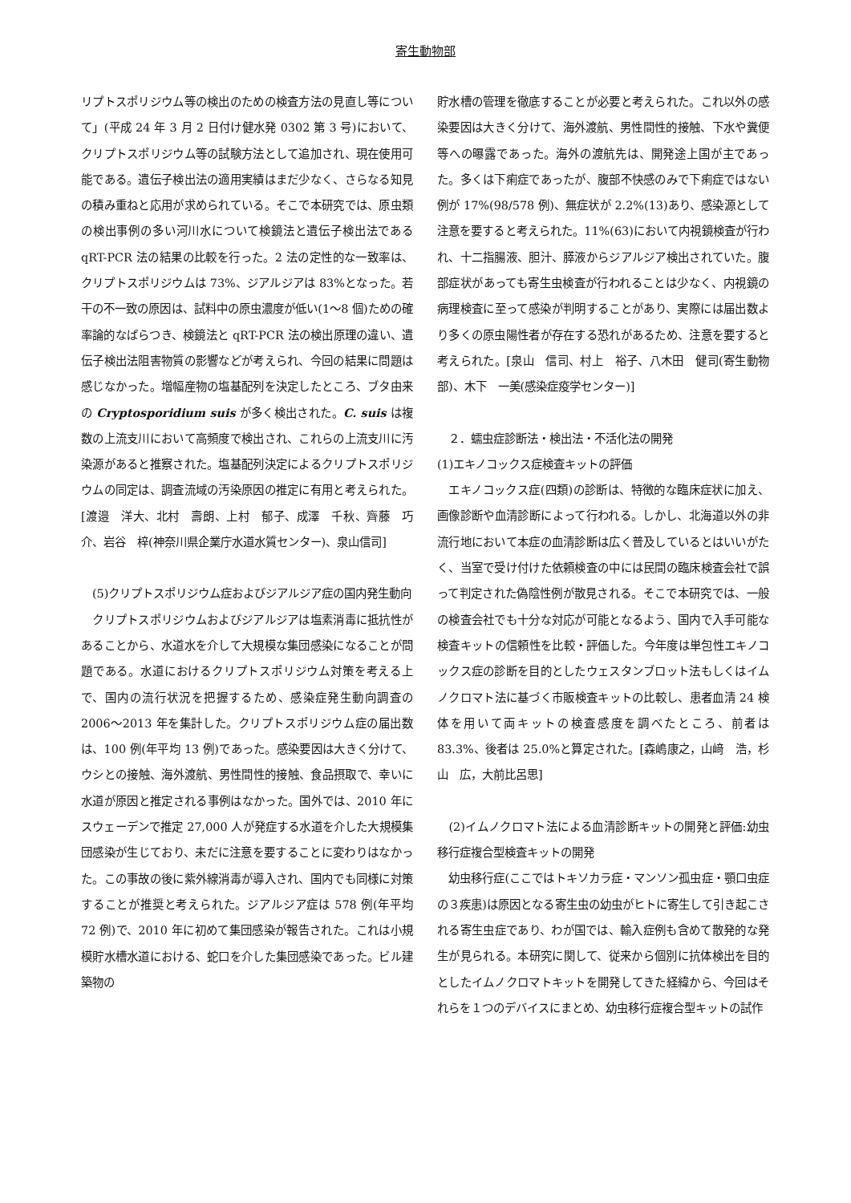寄生動物部
リプトスポリジウム等の検出のための検査方法の見直し等について」(平成 24 年 3 月 2 日付け健水発 0302 第 3 号)において、クリプトスポリジウム等の試験方法として追加され、現在使用可能である。遺伝子検出法の適用実績はまだ少なく、さらなる知見の積み重ねと応用が求められている。そこで本研究では、原虫類の検出事例の多い河川水について検鏡法と遺伝子検出法である qRT-PCR 法の結果の比較を行った。2 法の定性的な一致率は、クリプトスポリジウムは 73%、ジアルジアは 83%となった。若干の不一致の原因は、試料中の原虫濃度が低い(1～8 個)ための確率論的なばらつき、検鏡法と qRT-PCR 法の検出原理の違い、遺伝子検出法阻害物質の影響などが考えられ、今回の結果に問題は感じなかった。増幅産物の塩基配列を決定したところ、ブタ由来の Cryptosporidium suis が多く検出された。C. suis は複数の上流支川において高頻度で検出され、これらの上流支川に汚染源があると推察された。塩基配列決定によるクリプトスポリジウムの同定は、調査流域の汚染原因の推定に有用と考えられた。[渡邉　洋大、北村　壽朗、上村　郁子、成澤　千秋、齊藤　巧介、岩谷　梓(神奈川県企業庁水道水質センター)、泉山信司]
　(5)クリプトスポリジウム症およびジアルジア症の国内発生動向
　クリプトスポリジウムおよびジアルジアは塩素消毒に抵抗性があることから、水道水を介して大規模な集団感染になることが問題である。水道におけるクリプトスポリジウム対策を考える上で、国内の流行状況を把握するため、感染症発生動向調査の 2006～2013 年を集計した。クリプトスポリジウム症の届出数は、100 例(年平均 13 例)であった。感染要因は大きく分けて、ウシとの接触、海外渡航、男性間性的接触、食品摂取で、幸いに水道が原因と推定される事例はなかった。国外では、2010 年にスウェーデンで推定 27,000 人が発症する水道を介した大規模集団感染が生じており、未だに注意を要することに変わりはなかった。この事故の後に紫外線消毒が導入され、国内でも同様に対策することが推奨と考えられた。ジアルジア症は 578 例(年平均 72 例)で、2010 年に初めて集団感染が報告された。これは小規模貯水槽水道における、蛇口を介した集団感染であった。ビル建築物の
貯水槽の管理を徹底することが必要と考えられた。これ以外の感染要因は大きく分けて、海外渡航、男性間性的接触、下水や糞便等への曝露であった。海外の渡航先は、開発途上国が主であった。多くは下痢症であったが、腹部不快感のみで下痢症ではない例が 17%(98/578 例)、無症状が 2.2%(13)あり、感染源として注意を要すると考えられた。11%(63)において内視鏡検査が行われ、十二指腸液、胆汁、膵液からジアルジア検出されていた。腹部症状があっても寄生虫検査が行われることは少なく、内視鏡の病理検査に至って感染が判明することがあり、実際には届出数より多くの原虫陽性者が存在する恐れがあるため、注意を要すると考えられた。[泉山　信司、村上　裕子、八木田　健司(寄生動物部)、木下　一美(感染症疫学センター)]
　２．蠕虫症診断法・検出法・不活化法の開発
(1)エキノコックス症検査キットの評価
　エキノコックス症(四類)の診断は、特徴的な臨床症状に加え、画像診断や血清診断によって行われる。しかし、北海道以外の非流行地において本症の血清診断は広く普及しているとはいいがたく、当室で受け付けた依頼検査の中には民間の臨床検査会社で誤って判定された偽陰性例が散見される。そこで本研究では、一般の検査会社でも十分な対応が可能となるよう、国内で入手可能な検査キットの信頼性を比較・評価した。今年度は単包性エキノコックス症の診断を目的としたウェスタンブロット法もしくはイムノクロマト法に基づく市販検査キットの比較し、患者血清 24 検体を用いて両キットの検査感度を調べたところ、前者は 83.3%、後者は 25.0%と算定された。[森嶋康之，山﨑　浩，杉山　広，大前比呂思]
　(2)イムノクロマト法による血清診断キットの開発と評価:幼虫移行症複合型検査キットの開発
　幼虫移行症(ここではトキソカラ症・マンソン孤虫症・顎口虫症の３疾患)は原因となる寄生虫の幼虫がヒトに寄生して引き起こされる寄生虫症であり、わが国では、輸入症例も含めて散発的な発生が見られる。本研究に関して、従来から個別に抗体検出を目的としたイムノクロマトキットを開発してきた経緯から、今回はそれらを１つのデバイスにまとめ、幼虫移行症複合型キットの試作